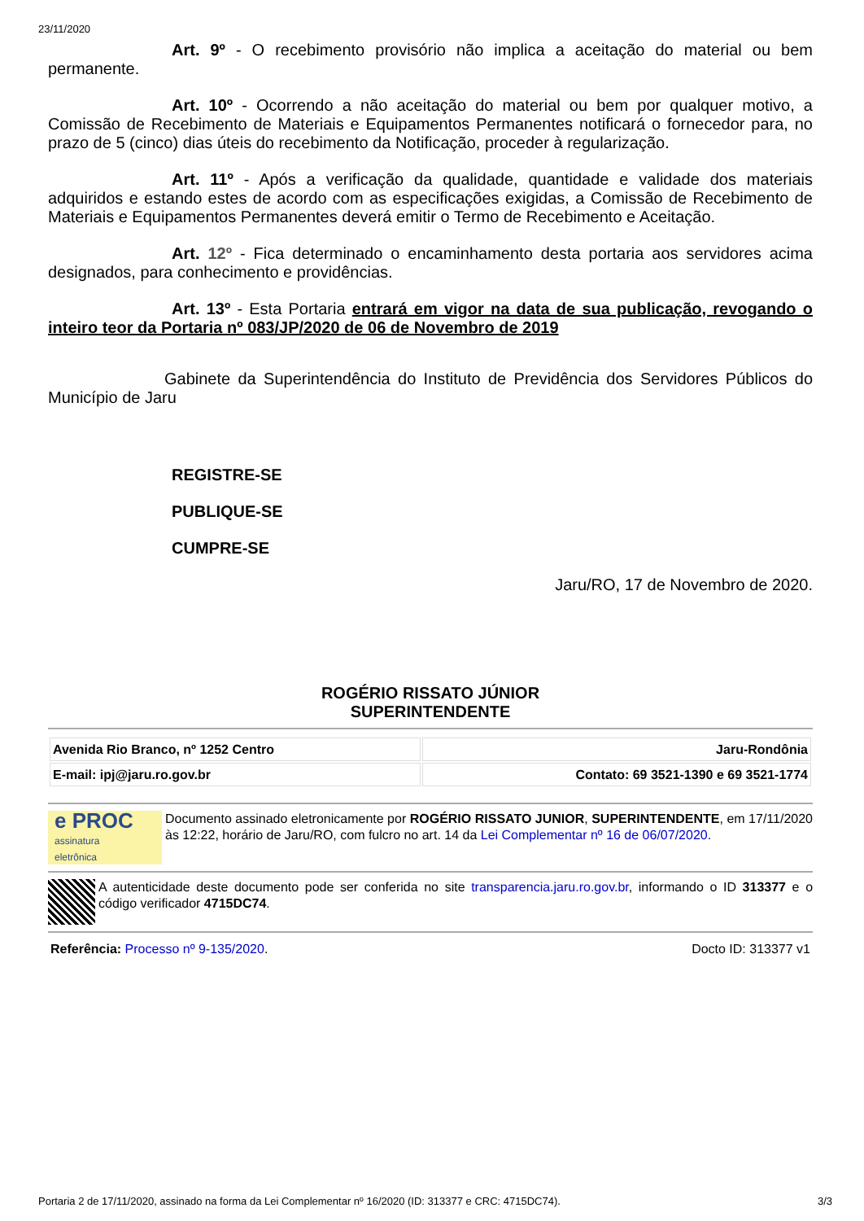23/11/2020
Art. 9º - O recebimento provisório não implica a aceitação do material ou bem permanente.
Art. 10º - Ocorrendo a não aceitação do material ou bem por qualquer motivo, a Comissão de Recebimento de Materiais e Equipamentos Permanentes notificará o fornecedor para, no prazo de 5 (cinco) dias úteis do recebimento da Notificação, proceder à regularização.
Art. 11º - Após a verificação da qualidade, quantidade e validade dos materiais adquiridos e estando estes de acordo com as especificações exigidas, a Comissão de Recebimento de Materiais e Equipamentos Permanentes deverá emitir o Termo de Recebimento e Aceitação.
Art. 12º - Fica determinado o encaminhamento desta portaria aos servidores acima designados, para conhecimento e providências.
Art. 13º - Esta Portaria entrará em vigor na data de sua publicação, revogando o inteiro teor da Portaria nº 083/JP/2020 de 06 de Novembro de 2019
Gabinete da Superintendência do Instituto de Previdência dos Servidores Públicos do Município de Jaru
REGISTRE-SE
PUBLIQUE-SE
CUMPRE-SE
Jaru/RO, 17 de Novembro de 2020.
ROGÉRIO RISSATO JÚNIOR
SUPERINTENDENTE
| Avenida Rio Branco, nº 1252 Centro | Jaru-Rondônia |
| E-mail: ipj@jaru.ro.gov.br | Contato: 69 3521-1390 e 69 3521-1774 |
e PROC
assinatura
eletrônica
Documento assinado eletronicamente por ROGÉRIO RISSATO JUNIOR, SUPERINTENDENTE, em 17/11/2020 às 12:22, horário de Jaru/RO, com fulcro no art. 14 da Lei Complementar nº 16 de 06/07/2020.
A autenticidade deste documento pode ser conferida no site transparencia.jaru.ro.gov.br, informando o ID 313377 e o código verificador 4715DC74.
Referência: Processo nº 9-135/2020. Docto ID: 313377 v1
Portaria 2 de 17/11/2020, assinado na forma da Lei Complementar nº 16/2020 (ID: 313377 e CRC: 4715DC74). 3/3